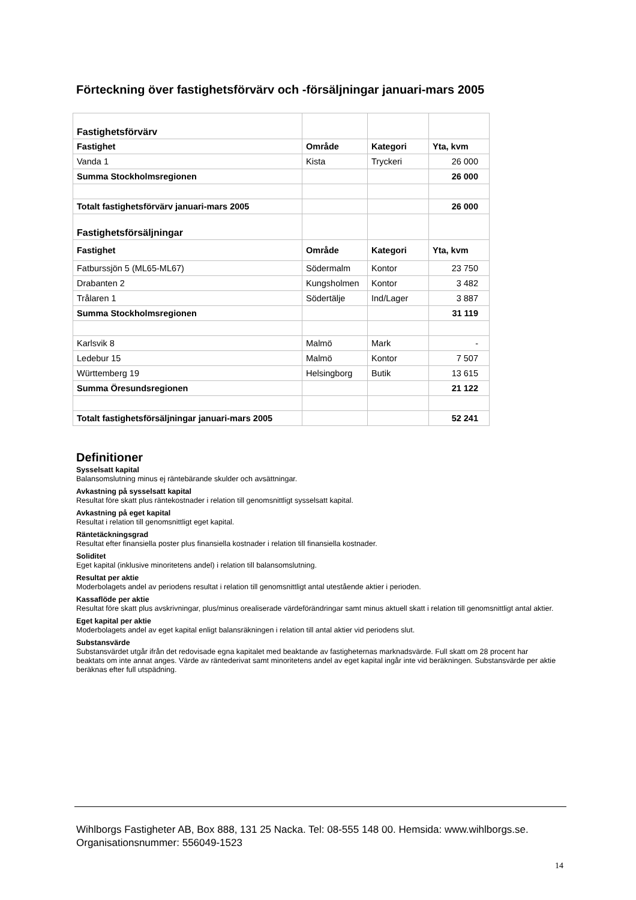Förteckning över fastighetsförvärv och -försäljningar januari-mars 2005
| Fastighetsförvärv | | | |
| Fastighet | Område | Kategori | Yta, kvm |
| Vanda 1 | Kista | Tryckeri | 26 000 |
| Summa Stockholmsregionen | | | 26 000 |
| Totalt fastighetsförvärv januari-mars 2005 | | | 26 000 |
| Fastighetsförsäljningar | | | |
| Fastighet | Område | Kategori | Yta, kvm |
| Fatburssjön 5 (ML65-ML67) | Södermalm | Kontor | 23 750 |
| Drabanten 2 | Kungsholmen | Kontor | 3 482 |
| Trålaren 1 | Södertälje | Ind/Lager | 3 887 |
| Summa Stockholmsregionen | | | 31 119 |
| Karlsvik 8 | Malmö | Mark | - |
| Ledebur 15 | Malmö | Kontor | 7 507 |
| Württemberg 19 | Helsingborg | Butik | 13 615 |
| Summa Öresundsregionen | | | 21 122 |
| Totalt fastighetsförsäljningar januari-mars 2005 | | | 52 241 |
Definitioner
Sysselsatt kapital
Balansomslutning minus ej räntebärande skulder och avsättningar.
Avkastning på sysselsatt kapital
Resultat före skatt plus räntekostnader i relation till genomsnittligt sysselsatt kapital.
Avkastning på eget kapital
Resultat i relation till genomsnittligt eget kapital.
Räntetäckningsgrad
Resultat efter finansiella poster plus finansiella kostnader i relation till finansiella kostnader.
Soliditet
Eget kapital (inklusive minoritetens andel) i relation till balansomslutning.
Resultat per aktie
Moderbolagets andel av periodens resultat i relation till genomsnittligt antal utestående aktier i perioden.
Kassaflöde per aktie
Resultat före skatt plus avskrivningar, plus/minus orealiserade värdeförändringar samt minus aktuell skatt i relation till genomsnittligt antal aktier.
Eget kapital per aktie
Moderbolagets andel av eget kapital enligt balansräkningen i relation till antal aktier vid periodens slut.
Substansvärde
Substansvärdet utgår ifrån det redovisade egna kapitalet med beaktande av fastigheternas marknadsvärde. Full skatt om 28 procent har beaktats om inte annat anges. Värde av räntederivat samt minoritetens andel av eget kapital ingår inte vid beräkningen. Substansvärde per aktie beräknas efter full utspädning.
Wihlborgs Fastigheter AB, Box 888, 131 25 Nacka. Tel: 08-555 148 00. Hemsida: www.wihlborgs.se.
Organisationsnummer: 556049-1523
14